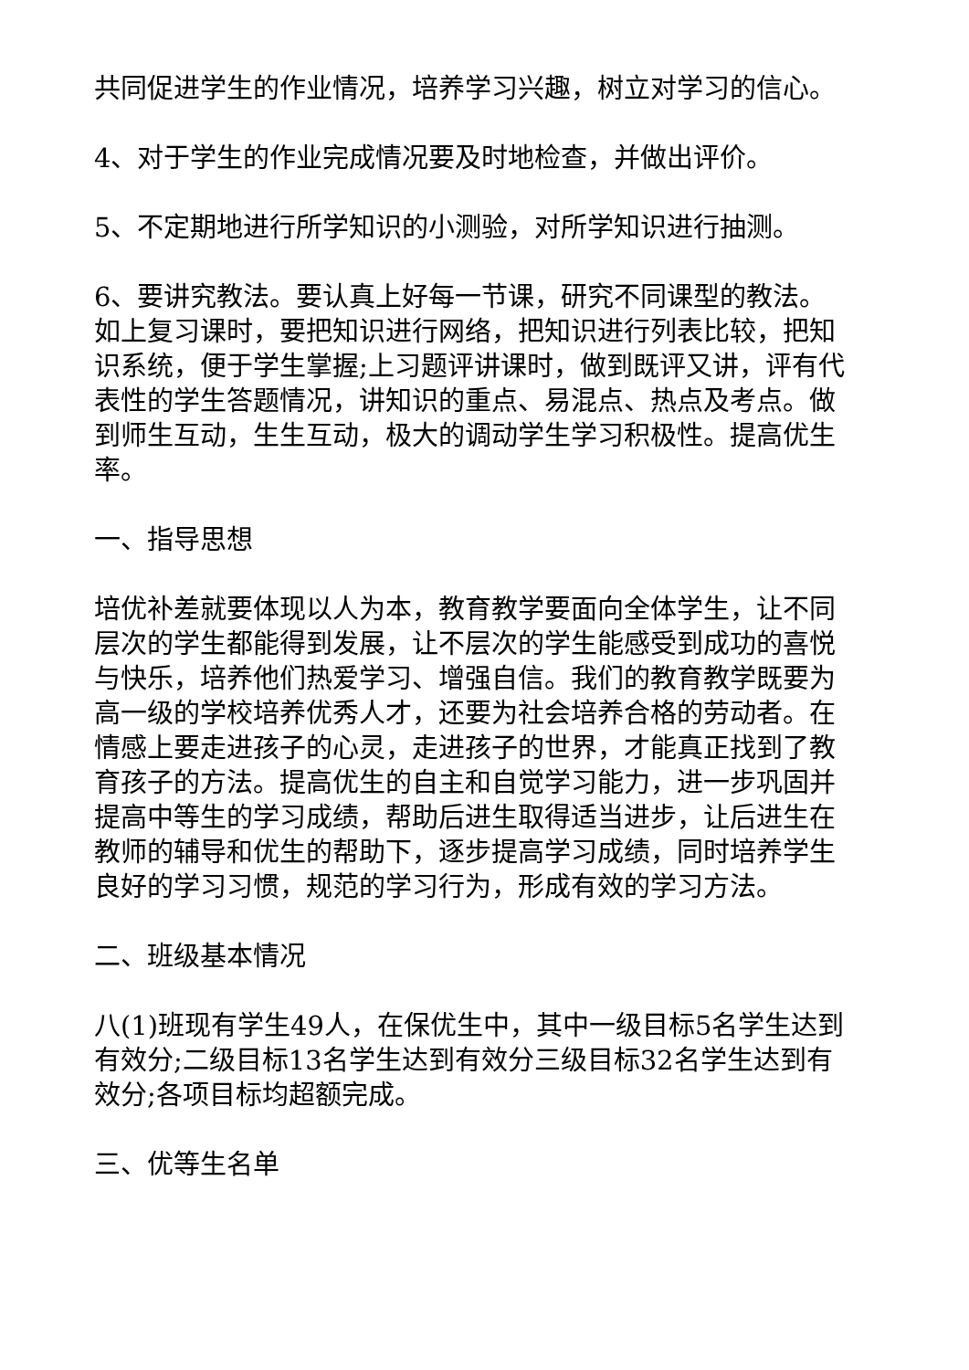共同促进学生的作业情况，培养学习兴趣，树立对学习的信心。
4、对于学生的作业完成情况要及时地检查，并做出评价。
5、不定期地进行所学知识的小测验，对所学知识进行抽测。
6、要讲究教法。要认真上好每一节课，研究不同课型的教法。如上复习课时，要把知识进行网络，把知识进行列表比较，把知识系统，便于学生掌握;上习题评讲课时，做到既评又讲，评有代表性的学生答题情况，讲知识的重点、易混点、热点及考点。做到师生互动，生生互动，极大的调动学生学习积极性。提高优生率。
一、指导思想
培优补差就要体现以人为本，教育教学要面向全体学生，让不同层次的学生都能得到发展，让不层次的学生能感受到成功的喜悦与快乐，培养他们热爱学习、增强自信。我们的教育教学既要为高一级的学校培养优秀人才，还要为社会培养合格的劳动者。在情感上要走进孩子的心灵，走进孩子的世界，才能真正找到了教育孩子的方法。提高优生的自主和自觉学习能力，进一步巩固并提高中等生的学习成绩，帮助后进生取得适当进步，让后进生在教师的辅导和优生的帮助下，逐步提高学习成绩，同时培养学生良好的学习习惯，规范的学习行为，形成有效的学习方法。
二、班级基本情况
八(1)班现有学生49人，在保优生中，其中一级目标5名学生达到有效分;二级目标13名学生达到有效分三级目标32名学生达到有效分;各项目标均超额完成。
三、优等生名单